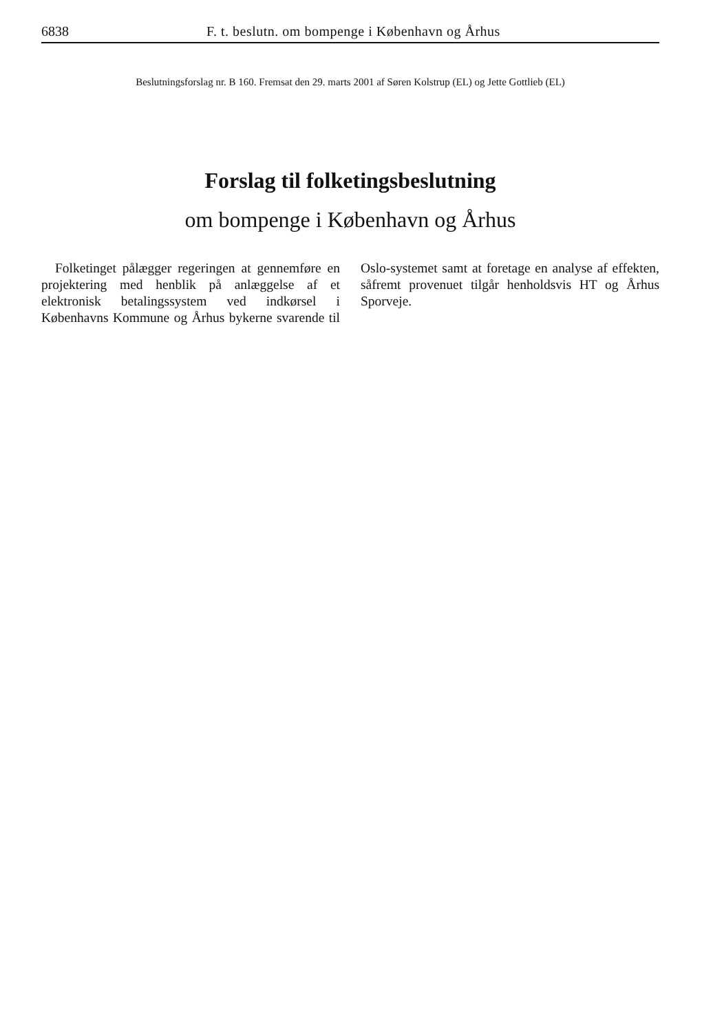6838 F. t. beslutn. om bompenge i København og Århus
Beslutningsforslag nr. B 160. Fremsat den 29. marts 2001 af Søren Kolstrup (EL) og Jette Gottlieb (EL)
Forslag til folketingsbeslutning
om bompenge i København og Århus
Folketinget pålægger regeringen at gennemføre en projektering med henblik på anlæggelse af et elektronisk betalingssystem ved indkørsel i Københavns Kommune og Århus bykerne svarende til Oslo-systemet samt at foretage en analyse af effekten, såfremt provenuet tilgår henholdsvis HT og Århus Sporveje.